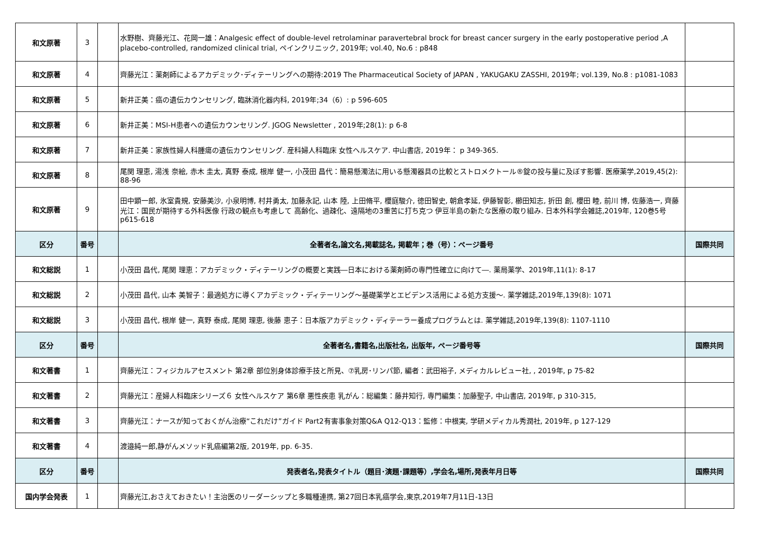| 和文原著 | 3 | | 水野樹、齊藤光江、花岡一雄：Analgesic effect of double-level retrolaminar paravertebral brock for breast cancer surgery in the early postoperative period ,A placebo-controlled, randomized clinical trial, ペインクリニック, 2019年; vol.40, No.6 : p848 | |
| 和文原著 | 4 | | 齊藤光江：薬剤師によるアカデミック･ディテーリングへの期待:2019 The Pharmaceutical Society of JAPAN , YAKUGAKU ZASSHI, 2019年; vol.139, No.8 : p1081-1083 | |
| 和文原著 | 5 | | 新井正美：癌の遺伝カウンセリング, 臨牀消化器内科, 2019年;34（6）: p 596-605 | |
| 和文原著 | 6 | | 新井正美：MSI-H患者への遺伝カウンセリング. JGOG Newsletter , 2019年;28(1): p 6-8 | |
| 和文原著 | 7 | | 新井正美：家族性婦人科腫瘍の遺伝カウンセリング. 産科婦人科臨床 女性ヘルスケア. 中山書店, 2019年： p 349-365. | |
| 和文原著 | 8 | | 尾関 理恵, 湯浅 奈絵, 赤木 圭太, 真野 泰成, 根岸 健一, 小茂田 昌代：簡易懸濁法に用いる懸濁器具の比較とストロメクトール®錠の投与量に及ぼす影響. 医療薬学,2019,45(2): 88-96 | |
| 和文原著 | 9 | | 田中顕一郎, 氷室貴規, 安藤美沙, 小泉明博, 村井勇太, 加藤永記, 山本 陸, 上田脩平, 櫻庭駿介, 徳田智史, 朝倉孝延, 伊藤智彰, 櫛田知志, 折田 創, 櫻田 睦, 前川 博, 佐藤浩一, 齊藤光江：国民が期待する外科医像 行政の観点も考慮して 高齢化、過疎化、遠隔地の3重苦に打ち克つ 伊豆半島の新たな医療の取り組み. 日本外科学会雑誌,2019年, 120巻5号 p615-618 | |
| 区分 | 番号 | | 全著者名,論文名,掲載誌名, 掲載年；巻（号）：ページ番号 | 国際共同 |
| 和文総説 | 1 | | 小茂田 昌代, 尾関 理恵：アカデミック・ディテーリングの概要と実践―日本における薬剤師の専門性確立に向けて―. 薬局薬学、2019年,11(1): 8-17 | |
| 和文総説 | 2 | | 小茂田 昌代, 山本 美智子：最適処方に導くアカデミック・ディテーリング～基礎薬学とエビデンス活用による処方支援～. 薬学雑誌,2019年,139(8): 1071 | |
| 和文総説 | 3 | | 小茂田 昌代, 根岸 健一, 真野 泰成, 尾関 理恵, 後藤 恵子：日本版アカデミック・ディテーラー養成プログラムとは. 薬学雑誌,2019年,139(8): 1107-1110 | |
| 区分 | 番号 | | 全著者名,書籍名,出版社名, 出版年, ページ番号等 | 国際共同 |
| 和文著書 | 1 | | 齊藤光江：フィジカルアセスメント 第2章 部位別身体診療手技と所見、⑦乳房･リンパ節, 編者：武田裕子, メディカルレビュー社, , 2019年, p 75-82 | |
| 和文著書 | 2 | | 齊藤光江：産婦人科臨床シリーズ６ 女性ヘルスケア 第6章 悪性疾患 乳がん：総編集：藤井知行, 専門編集：加藤聖子, 中山書店, 2019年, p 310-315, | |
| 和文著書 | 3 | | 齊藤光江：ナースが知っておくがん治療“これだけ”ガイド Part2有害事象対策Q&A Q12-Q13：監修：中根実, 学研メディカル秀潤社, 2019年, p 127-129 | |
| 和文著書 | 4 | | 渡邉純一郎,静がんメソッド乳癌編第2版, 2019年, pp. 6-35. | |
| 区分 | 番号 | | 発表者名,発表タイトル（題目･演題･課題等）,学会名,場所,発表年月日等 | 国際共同 |
| 国内学会発表 | 1 | | 齊藤光江,おさえておきたい！主治医のリーダーシップと多職種連携, 第27回日本乳癌学会,東京,2019年7月11日-13日 | |